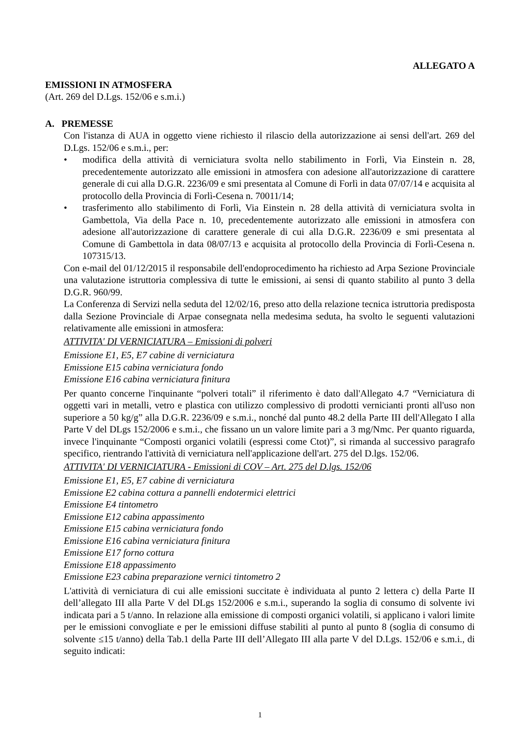ALLEGATO A
EMISSIONI IN ATMOSFERA
(Art. 269 del D.Lgs. 152/06 e s.m.i.)
A. PREMESSE
Con l'istanza di AUA in oggetto viene richiesto il rilascio della autorizzazione ai sensi dell'art. 269 del D.Lgs. 152/06 e s.m.i., per:
• modifica della attività di verniciatura svolta nello stabilimento in Forlì, Via Einstein n. 28, precedentemente autorizzato alle emissioni in atmosfera con adesione all'autorizzazione di carattere generale di cui alla D.G.R. 2236/09 e smi presentata al Comune di Forlì in data 07/07/14 e acquisita al protocollo della Provincia di Forlì-Cesena n. 70011/14;
• trasferimento allo stabilimento di Forlì, Via Einstein n. 28 della attività di verniciatura svolta in Gambettola, Via della Pace n. 10, precedentemente autorizzato alle emissioni in atmosfera con adesione all'autorizzazione di carattere generale di cui alla D.G.R. 2236/09 e smi presentata al Comune di Gambettola in data 08/07/13 e acquisita al protocollo della Provincia di Forlì-Cesena n. 107315/13.
Con e-mail del 01/12/2015 il responsabile dell'endoprocedimento ha richiesto ad Arpa Sezione Provinciale una valutazione istruttoria complessiva di tutte le emissioni, ai sensi di quanto stabilito al punto 3 della D.G.R. 960/99.
La Conferenza di Servizi nella seduta del 12/02/16, preso atto della relazione tecnica istruttoria predisposta dalla Sezione Provinciale di Arpae consegnata nella medesima seduta, ha svolto le seguenti valutazioni relativamente alle emissioni in atmosfera:
ATTIVITA' DI VERNICIATURA – Emissioni di polveri
Emissione E1, E5, E7 cabine di verniciatura
Emissione E15 cabina verniciatura fondo
Emissione E16 cabina verniciatura finitura
Per quanto concerne l'inquinante “polveri totali” il riferimento è dato dall'Allegato 4.7 “Verniciatura di oggetti vari in metalli, vetro e plastica con utilizzo complessivo di prodotti vernicianti pronti all'uso non superiore a 50 kg/g” alla D.G.R. 2236/09 e s.m.i., nonché dal punto 48.2 della Parte III dell'Allegato I alla Parte V del DLgs 152/2006 e s.m.i., che fissano un un valore limite pari a 3 mg/Nmc. Per quanto riguarda, invece l'inquinante “Composti organici volatili (espressi come Ctot)”, si rimanda al successivo paragrafo specifico, rientrando l'attività di verniciatura nell'applicazione dell'art. 275 del D.lgs. 152/06.
ATTIVITA' DI VERNICIATURA - Emissioni di COV – Art. 275 del D.lgs. 152/06
Emissione E1, E5, E7 cabine di verniciatura
Emissione E2 cabina cottura a pannelli endotermici elettrici
Emissione E4 tintometro
Emissione E12 cabina appassimento
Emissione E15 cabina verniciatura fondo
Emissione E16 cabina verniciatura finitura
Emissione E17 forno cottura
Emissione E18 appassimento
Emissione E23 cabina preparazione vernici tintometro 2
L'attività di verniciatura di cui alle emissioni succitate è individuata al punto 2 lettera c) della Parte II dell’allegato III alla Parte V del DLgs 152/2006 e s.m.i., superando la soglia di consumo di solvente ivi indicata pari a 5 t/anno. In relazione alla emissione di composti organici volatili, si applicano i valori limite per le emissioni convogliate e per le emissioni diffuse stabiliti al punto al punto 8 (soglia di consumo di solvente ≤15 t/anno) della Tab.1 della Parte III dell’Allegato III alla parte V del D.Lgs. 152/06 e s.m.i., di seguito indicati:
1